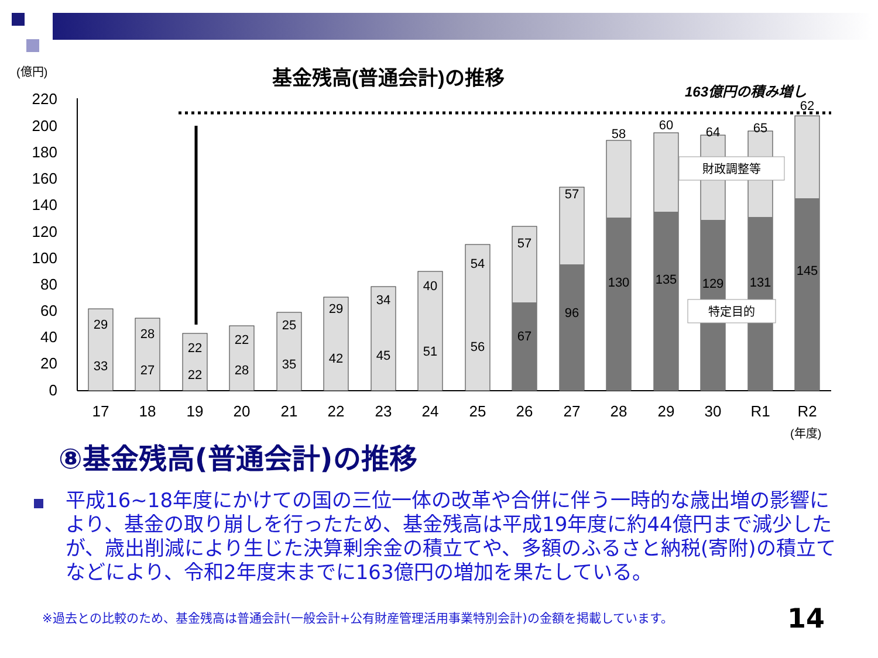(億円)
基金残高(普通会計)の推移
163億円の積み増し
220
200
180
160
140
120
100
80
60
40
20
0
17
18
19
20
21
22
23
24
25
26
27
28
29
30
R1
R2
(年度)
29
33
28
27
22
22
22
28
25
35
29
42
34
45
40
51
54
56
57
67
57
96
58
130
60
135
64
129
65
131
62
145
財政調整等
特定目的
⑧基金残高(普通会計)の推移
平成16~18年度にかけての国の三位一体の改革や合併に伴う一時的な歳出増の影響により、基金の取り崩しを行ったため、基金残高は平成19年度に約44億円まで減少したが、歳出削減により生じた決算剰余金の積立てや、多額のふるさと納税(寄附)の積立てなどにより、令和2年度末までに163億円の増加を果たしている。
※過去との比較のため、基金残高は普通会計(一般会計+公有財産管理活用事業特別会計)の金額を掲載しています。
14